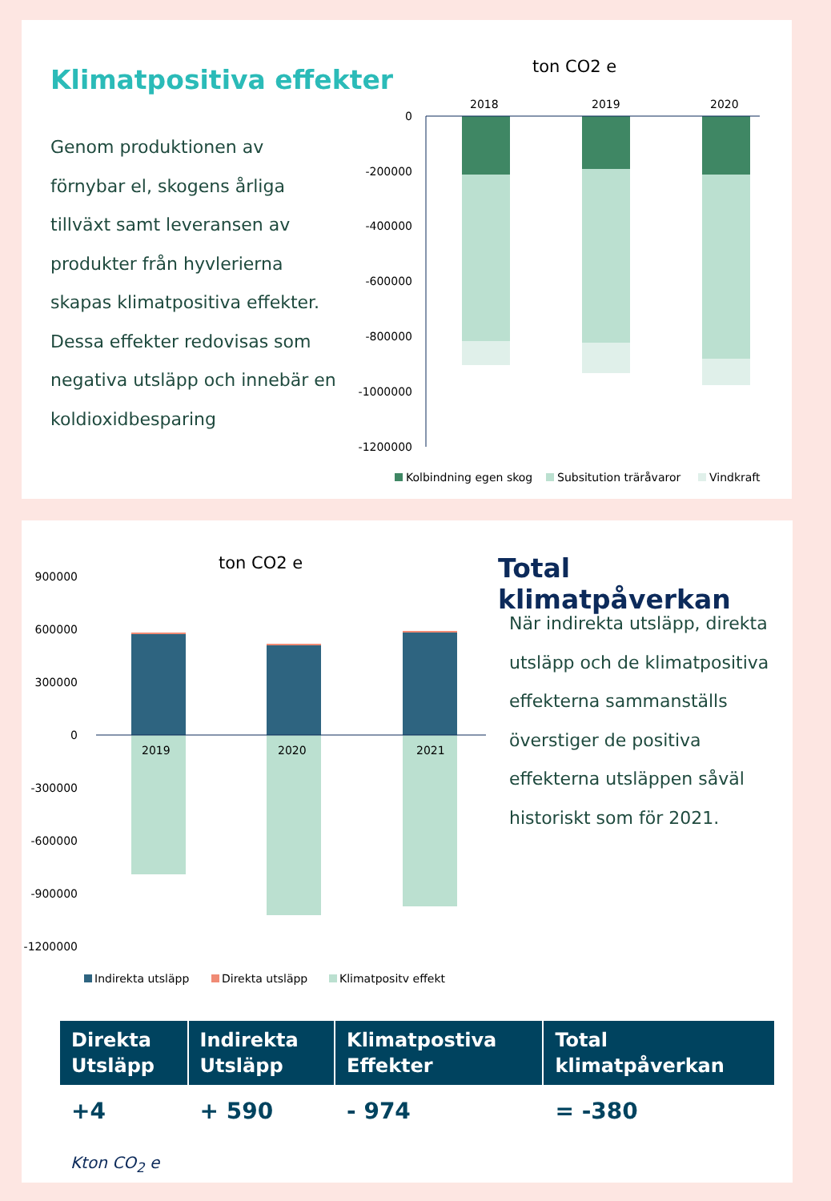Klimatpositiva effekter
Genom produktionen av förnybar el, skogens årliga tillväxt samt leveransen av produkter från hyvlerierna skapas klimatpositiva effekter. Dessa effekter redovisas som negativa utsläpp och innebär en koldioxidbesparing
ton CO2 e
0
-200000
-400000
-600000
-800000
-1000000
-1200000
2018
2019
2020
Kolbindning egen skog
Subsitution träråvaror
Vindkraft
Total klimatpåverkan
När indirekta utsläpp, direkta utsläpp och de klimatpositiva effekterna sammanställs överstiger de positiva effekterna utsläppen såväl historiskt som för 2021.
ton CO2 e
900000
600000
300000
0
-300000
-600000
-900000
-1200000
2019
2020
2021
Indirekta utsläpp
Direkta utsläpp
Klimatpositv effekt
| Direkta Utsläpp | Indirekta Utsläpp | Klimatpostiva Effekter | Total klimatpåverkan |
| --- | --- | --- | --- |
| +4 | + 590 | - 974 | = -380 |
Kton CO<sub>2</sub> e